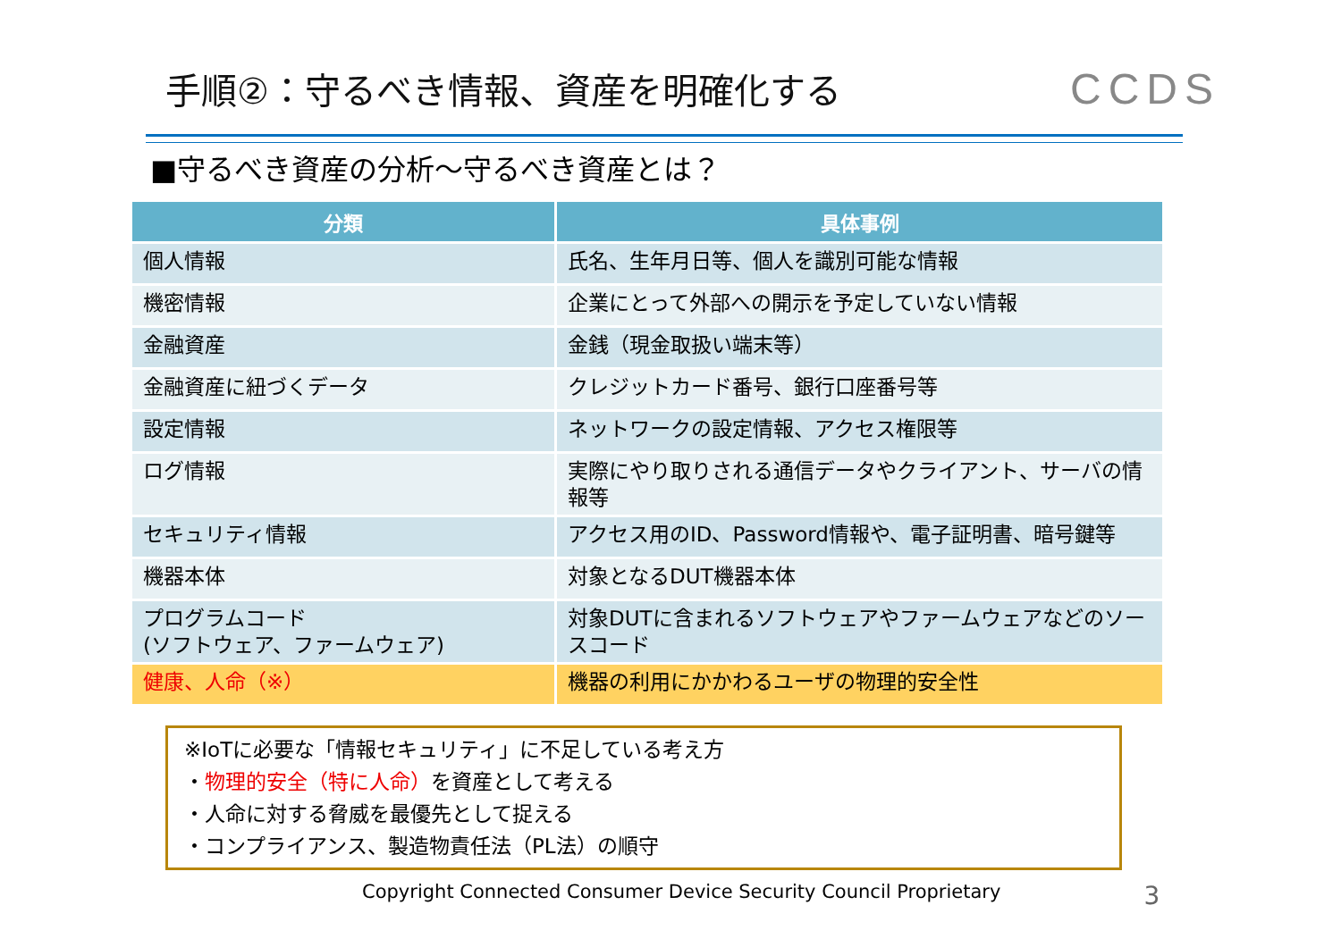手順②：守るべき情報、資産を明確化する
CCDS
■守るべき資産の分析～守るべき資産とは？
| 分類 | 具体事例 |
| --- | --- |
| 個人情報 | 氏名、生年月日等、個人を識別可能な情報 |
| 機密情報 | 企業にとって外部への開示を予定していない情報 |
| 金融資産 | 金銭（現金取扱い端末等） |
| 金融資産に紐づくデータ | クレジットカード番号、銀行口座番号等 |
| 設定情報 | ネットワークの設定情報、アクセス権限等 |
| ログ情報 | 実際にやり取りされる通信データやクライアント、サーバの情報等 |
| セキュリティ情報 | アクセス用のID、Password情報や、電子証明書、暗号鍵等 |
| 機器本体 | 対象となるDUT機器本体 |
| プログラムコード (ソフトウェア、ファームウェア) | 対象DUTに含まれるソフトウェアやファームウェアなどのソースコード |
| 健康、人命（※） | 機器の利用にかかわるユーザの物理的安全性 |
※IoTに必要な「情報セキュリティ」に不足している考え方
・物理的安全（特に人命）を資産として考える
・人命に対する脅威を最優先として捉える
・コンプライアンス、製造物責任法（PL法）の順守
Copyright Connected Consumer Device Security Council Proprietary 3